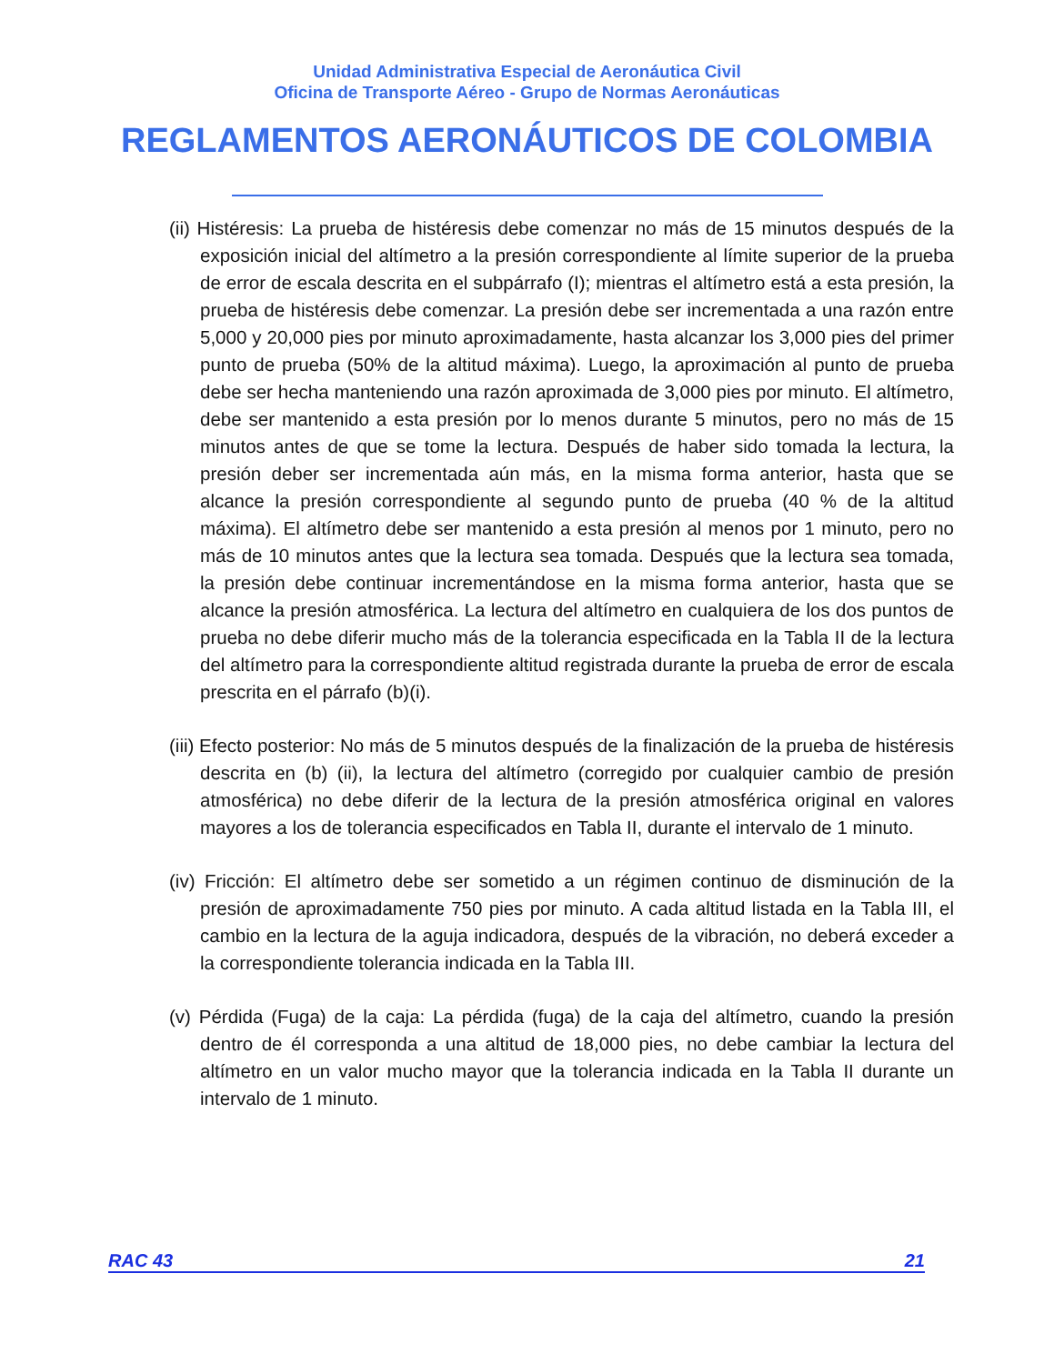Unidad Administrativa Especial de Aeronáutica Civil
Oficina de Transporte Aéreo - Grupo de Normas Aeronáuticas
REGLAMENTOS AERONÁUTICOS DE COLOMBIA
(ii) Histéresis: La prueba de histéresis debe comenzar no más de 15 minutos después de la exposición inicial del altímetro a la presión correspondiente al límite superior de la prueba de error de escala descrita en el subpárrafo (I); mientras el altímetro está a esta presión, la prueba de histéresis debe comenzar. La presión debe ser incrementada a una razón entre 5,000 y 20,000 pies por minuto aproximadamente, hasta alcanzar los 3,000 pies del primer punto de prueba (50% de la altitud máxima). Luego, la aproximación al punto de prueba debe ser hecha manteniendo una razón aproximada de 3,000 pies por minuto. El altímetro, debe ser mantenido a esta presión por lo menos durante 5 minutos, pero no más de 15 minutos antes de que se tome la lectura. Después de haber sido tomada la lectura, la presión deber ser incrementada aún más, en la misma forma anterior, hasta que se alcance la presión correspondiente al segundo punto de prueba (40 % de la altitud máxima). El altímetro debe ser mantenido a esta presión al menos por 1 minuto, pero no más de 10 minutos antes que la lectura sea tomada. Después que la lectura sea tomada, la presión debe continuar incrementándose en la misma forma anterior, hasta que se alcance la presión atmosférica. La lectura del altímetro en cualquiera de los dos puntos de prueba no debe diferir mucho más de la tolerancia especificada en la Tabla II de la lectura del altímetro para la correspondiente altitud registrada durante la prueba de error de escala prescrita en el párrafo (b)(i).
(iii) Efecto posterior: No más de 5 minutos después de la finalización de la prueba de histéresis descrita en (b) (ii), la lectura del altímetro (corregido por cualquier cambio de presión atmosférica) no debe diferir de la lectura de la presión atmosférica original en valores mayores a los de tolerancia especificados en Tabla II, durante el intervalo de 1 minuto.
(iv) Fricción: El altímetro debe ser sometido a un régimen continuo de disminución de la presión de aproximadamente 750 pies por minuto. A cada altitud listada en la Tabla III, el cambio en la lectura de la aguja indicadora, después de la vibración, no deberá exceder a la correspondiente tolerancia indicada en la Tabla III.
(v) Pérdida (Fuga) de la caja: La pérdida (fuga) de la caja del altímetro, cuando la presión dentro de él corresponda a una altitud de 18,000 pies, no debe cambiar la lectura del altímetro en un valor mucho mayor que la tolerancia indicada en la Tabla II durante un intervalo de 1 minuto.
RAC 43 21